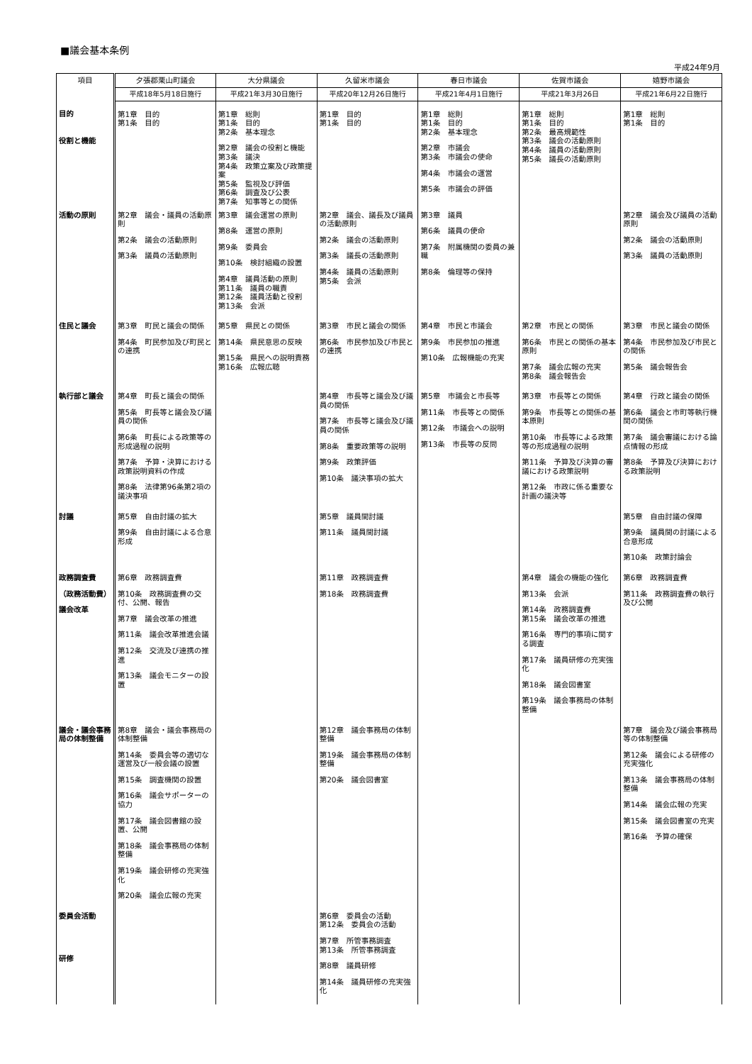■議会基本条例
平成24年9月
| 項目 | 夕張郡栗山町議会 | 大分県議会 | 久留米市議会 | 春日市議会 | 佐賀市議会 | 嬉野市議会 |
| --- | --- | --- | --- | --- | --- | --- |
| | 平成18年5月18日施行 | 平成21年3月30日施行 | 平成20年12月26日施行 | 平成21年4月1日施行 | 平成21年3月26日 | 平成21年6月22日施行 |
| 目的 役割と機能 | 第1章 目的 第1条 目的 | 第1章 総則 第1条 目的 第2条 基本理念 第2章 議会の役割と機能 第3条 議決 第4条 政策立案及び政策提案 第5条 監視及び評価 第6条 調査及び公表 第7条 知事等との関係 | 第1章 目的 第1条 目的 | 第1章 総則 第1条 目的 第2条 基本理念 第2章 市議会 第3条 市議会の使命 第4条 市議会の運営 第5条 市議会の評価 | 第1章 総則 第1条 目的 第2条 最高規範性 第3条 議会の活動原則 第4条 議員の活動原則 第5条 議長の活動原則 | 第1章 総則 第1条 目的 |
| 活動の原則 | 第2章 議会・議員の活動原則 第2条 議会の活動原則 第3条 議員の活動原則 | 第3章 議会運営の原則 第8条 運営の原則 第9条 委員会 第10条 検討組織の設置 第4章 議員活動の原則 第11条 議員の職責 第12条 議員活動と役割 第13条 会派 | 第2章 議会、議長及び議員の活動原則 第2条 議会の活動原則 第3条 議長の活動原則 第4条 議員の活動原則 第5条 会派 | 第3章 議員 第6条 議員の使命 第7条 附属機関の委員の兼職 第8条 倫理等の保持 | | 第2章 議会及び議員の活動原則 第2条 議会の活動原則 第3条 議員の活動原則 |
| 住民と議会 | 第3章 町民と議会の関係 第4条 町民参加及び町民との連携 | 第5章 県民との関係 第14条 県民意思の反映 第15条 県民への説明責務 第16条 広報広聴 | 第3章 市民と議会の関係 第6条 市民参加及び市民との連携 | 第4章 市民と市議会 第9条 市民参加の推進 第10条 広報機能の充実 | 第2章 市民との関係 第6条 市民との関係の基本原則 第7条 議会広報の充実 第8条 議会報告会 | 第3章 市民と議会の関係 第4条 市民参加及び市民との関係 第5条 議会報告会 |
| 執行部と議会 | 第4章 町長と議会の関係 第5条 町長等と議会及び議員の関係 第6条 町長による政策等の形成過程の説明 第7条 予算・決算における政策説明資料の作成 第8条 法律第96条第2項の議決事項 | | 第4章 市長等と議会及び議員の関係 第7条 市長等と議会及び議員の関係 第8条 重要政策等の説明 第9条 政策評価 第10条 議決事項の拡大 | 第5章 市議会と市長等 第11条 市長等との関係 第12条 市議会への説明 第13条 市長等の反問 | 第3章 市長等との関係 第9条 市長等との関係の基本原則 第10条 市長等による政策等の形成過程の説明 第11条 予算及び決算の審議における政策説明 第12条 市政に係る重要な計画の議決等 | 第4章 行政と議会の関係 第6条 議会と市町等執行機関の関係 第7条 議会審議における論点情報の形成 第8条 予算及び決算における政策説明 |
| 討議 | 第5章 自由討議の拡大 第9条 自由討議による合意形成 | | 第5章 議員間討議 第11条 議員間討議 | | | 第5章 自由討議の保障 第9条 議員間の討議による合意形成 第10条 政策討論会 |
| 政務調査費 （政務活動費） 議会改革 | 第6章 政務調査費 第10条 政務調査費の交付、公開、報告 第7章 議会改革の推進 第11条 議会改革推進会議 第12条 交流及び連携の推進 第13条 議会モニターの設置 | | 第11章 政務調査費 第18条 政務調査費 | | 第4章 議会の機能の強化 第13条 会派 第14条 政務調査費 第15条 議会改革の推進 第16条 専門的事項に関する調査 第17条 議員研修の充実強化 第18条 議会図書室 第19条 議会事務局の体制整備 | 第6章 政務調査費 第11条 政務調査費の執行及び公開 |
| 議会・議会事務局の体制整備 | 第8章 議会・議会事務局の体制整備 第14条 委員会等の適切な運営及び一般会議の設置 第15条 調査機関の設置 第16条 議会サポーターの協力 第17条 議会図書館の設置、公開 第18条 議会事務局の体制整備 第19条 議会研修の充実強化 第20条 議会広報の充実 | | 第12章 議会事務局の体制整備 第19条 議会事務局の体制整備 第20条 議会図書室 | | | 第7章 議会及び議会事務局等の体制整備 第12条 議会による研修の充実強化 第13条 議会事務局の体制整備 第14条 議会広報の充実 第15条 議会図書室の充実 第16条 予算の確保 |
| 委員会活動 研修 | | | 第6章 委員会の活動 第12条 委員会の活動 第7章 所管事務調査 第13条 所管事務調査 第8章 議員研修 第14条 議員研修の充実強化 | | | |